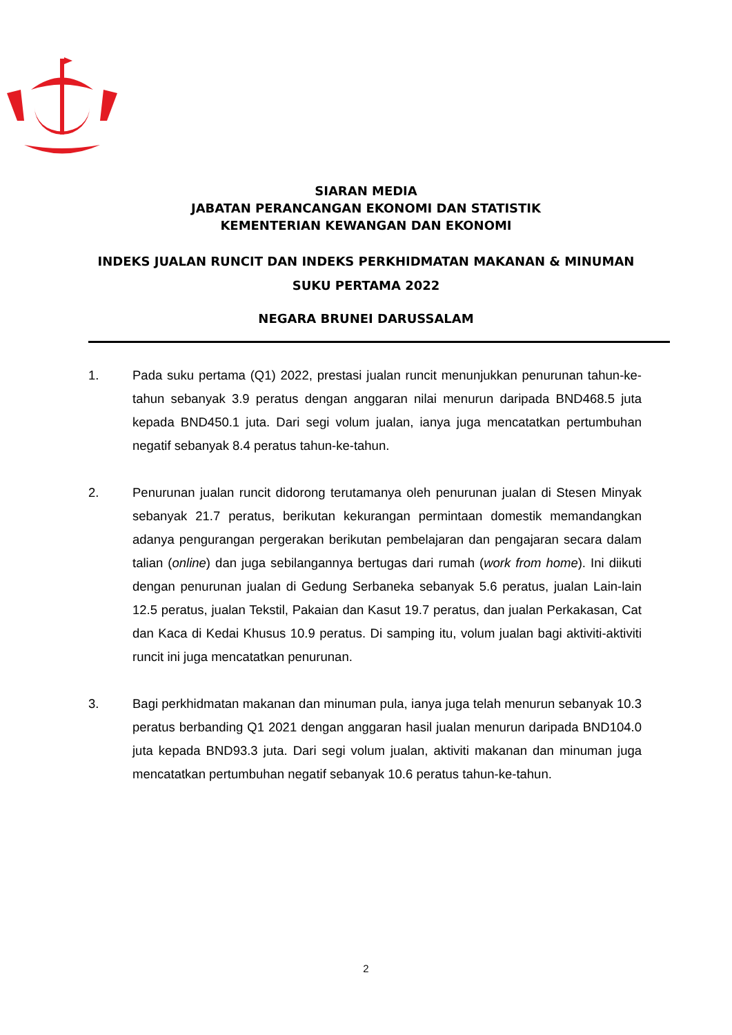SIARAN MEDIA
JABATAN PERANCANGAN EKONOMI DAN STATISTIK
KEMENTERIAN KEWANGAN DAN EKONOMI
INDEKS JUALAN RUNCIT DAN INDEKS PERKHIDMATAN MAKANAN & MINUMAN
SUKU PERTAMA 2022
NEGARA BRUNEI DARUSSALAM
1. Pada suku pertama (Q1) 2022, prestasi jualan runcit menunjukkan penurunan tahun-ke-tahun sebanyak 3.9 peratus dengan anggaran nilai menurun daripada BND468.5 juta kepada BND450.1 juta. Dari segi volum jualan, ianya juga mencatatkan pertumbuhan negatif sebanyak 8.4 peratus tahun-ke-tahun.
2. Penurunan jualan runcit didorong terutamanya oleh penurunan jualan di Stesen Minyak sebanyak 21.7 peratus, berikutan kekurangan permintaan domestik memandangkan adanya pengurangan pergerakan berikutan pembelajaran dan pengajaran secara dalam talian (online) dan juga sebilangannya bertugas dari rumah (work from home). Ini diikuti dengan penurunan jualan di Gedung Serbaneka sebanyak 5.6 peratus, jualan Lain-lain 12.5 peratus, jualan Tekstil, Pakaian dan Kasut 19.7 peratus, dan jualan Perkakasan, Cat dan Kaca di Kedai Khusus 10.9 peratus. Di samping itu, volum jualan bagi aktiviti-aktiviti runcit ini juga mencatatkan penurunan.
3. Bagi perkhidmatan makanan dan minuman pula, ianya juga telah menurun sebanyak 10.3 peratus berbanding Q1 2021 dengan anggaran hasil jualan menurun daripada BND104.0 juta kepada BND93.3 juta. Dari segi volum jualan, aktiviti makanan dan minuman juga mencatatkan pertumbuhan negatif sebanyak 10.6 peratus tahun-ke-tahun.
2